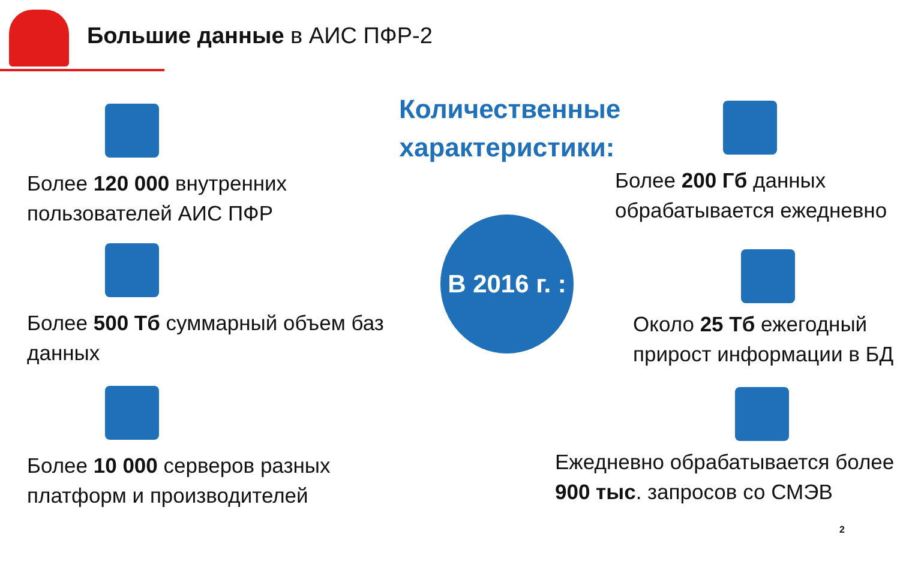Большие данные в АИС ПФР-2
Более 120 000 внутренних пользователей АИС ПФР
Более 500 Тб суммарный объем баз данных
Более 10 000 серверов разных платформ и производителей
Количественные характеристики:
В 2016 г. :
Более 200 Гб данных обрабатывается ежедневно
Около 25 Тб ежегодный прирост информации в БД
Ежедневно обрабатывается более 900 тыс. запросов со СМЭВ
2